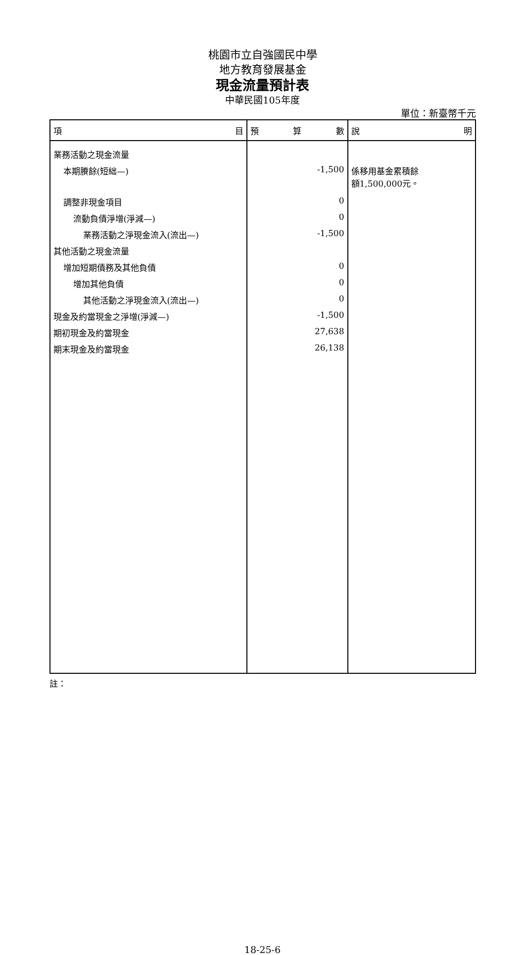桃園市立自強國民中學
地方教育發展基金
現金流量預計表
中華民國105年度
單位：新臺幣千元
| 項 目 | 預 算 數 | 說 明 |
| --- | --- | --- |
| 業務活動之現金流量 | | |
| 本期賸餘(短絀—) | -1,500 | 係移用基金累積餘 額1,500,000元。 |
| 調整非現金項目 | 0 | |
| 流動負債淨增(淨減—) | 0 | |
| 業務活動之淨現金流入(流出—) | -1,500 | |
| 其他活動之現金流量 | | |
| 增加短期債務及其他負債 | 0 | |
| 增加其他負債 | 0 | |
| 其他活動之淨現金流入(流出—) | 0 | |
| 現金及約當現金之淨增(淨減—) | -1,500 | |
| 期初現金及約當現金 | 27,638 | |
| 期末現金及約當現金 | 26,138 | |
註：
18-25-6